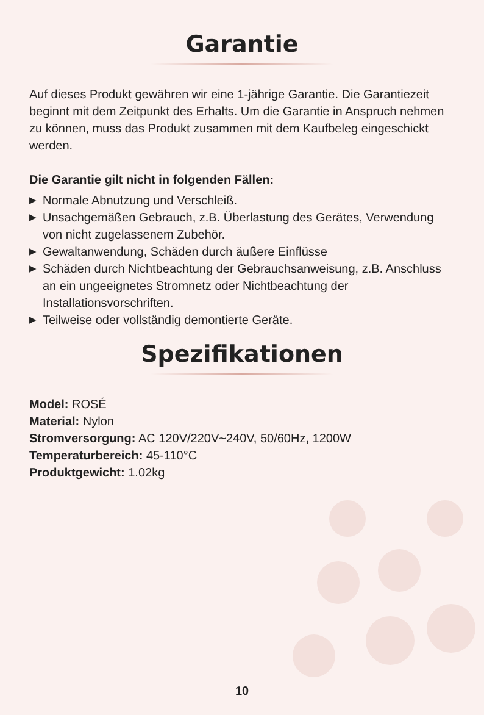Garantie
Auf dieses Produkt gewähren wir eine 1-jährige Garantie. Die Garantiezeit beginnt mit dem Zeitpunkt des Erhalts. Um die Garantie in Anspruch nehmen zu können, muss das Produkt zusammen mit dem Kaufbeleg eingeschickt werden.
Die Garantie gilt nicht in folgenden Fällen:
▶ Normale Abnutzung und Verschleiß.
▶ Unsachgemäßen Gebrauch, z.B. Überlastung des Gerätes, Verwendung von nicht zugelassenem Zubehör.
▶ Gewaltanwendung, Schäden durch äußere Einflüsse
▶ Schäden durch Nichtbeachtung der Gebrauchsanweisung, z.B. Anschluss an ein ungeeignetes Stromnetz oder Nichtbeachtung der Installationsvorschriften.
▶ Teilweise oder vollständig demontierte Geräte.
Spezifikationen
Model: ROSÉ
Material: Nylon
Stromversorgung: AC 120V/220V~240V, 50/60Hz, 1200W
Temperaturbereich: 45-110°C
Produktgewicht: 1.02kg
10